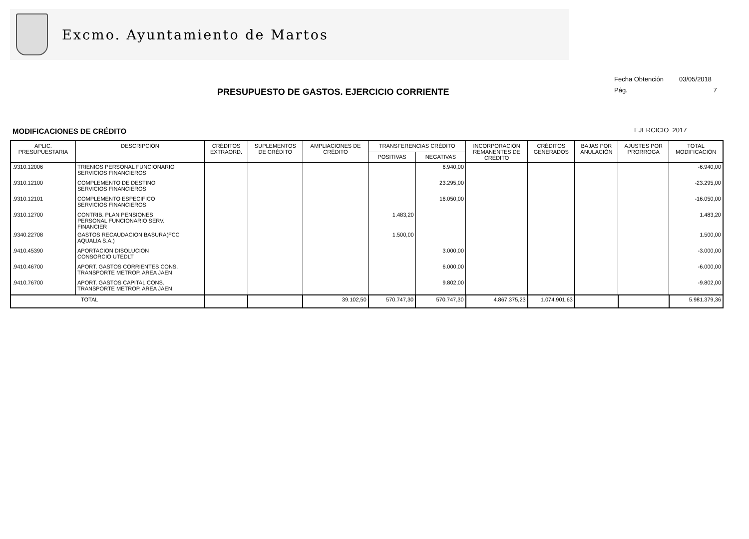Excmo. Ayuntamiento de Martos
Fecha Obtención 03/05/2018
Pág. 7
PRESUPUESTO DE GASTOS. EJERCICIO CORRIENTE
MODIFICACIONES DE CRÉDITO EJERCICIO 2017
| APLIC. PRESUPUESTARIA | DESCRIPCIÓN | CRÉDITOS EXTRAORD. | SUPLEMENTOS DE CRÉDITO | AMPLIACIONES DE CRÉDITO | TRANSFERENCIAS CRÉDITO | | INCORPORACIÓN REMANENTES DE CRÉDITO | CRÉDITOS GENERADOS | BAJAS POR ANULACIÓN | AJUSTES POR PRORROGA | TOTAL MODIFICACIÓN |
| --- | --- | --- | --- | --- | --- | --- | --- | --- | --- | --- | --- |
| | | | | | POSITIVAS | NEGATIVAS | | | | | |
| .9310.12006 | TRIENIOS PERSONAL FUNCIONARIO SERVICIOS FINANCIEROS | | | | | 6.940,00 | | | | | -6.940,00 |
| .9310.12100 | COMPLEMENTO DE DESTINO SERVICIOS FINANCIEROS | | | | | 23.295,00 | | | | | -23.295,00 |
| .9310.12101 | COMPLEMENTO ESPECIFICO SERVICIOS FINANCIEROS | | | | | 16.050,00 | | | | | -16.050,00 |
| .9310.12700 | CONTRIB. PLAN PENSIONES PERSONAL FUNCIONARIO SERV. FINANCIER | | | | 1.483,20 | | | | | | 1.483,20 |
| .9340.22708 | GASTOS RECAUDACION BASURA(FCC AQUALIA S.A.) | | | | 1.500,00 | | | | | | 1.500,00 |
| .9410.45390 | APORTACION DISOLUCION CONSORCIO UTEDLT | | | | | 3.000,00 | | | | | -3.000,00 |
| .9410.46700 | APORT. GASTOS CORRIENTES CONS. TRANSPORTE METROP. AREA JAEN | | | | | 6.000,00 | | | | | -6.000,00 |
| .9410.76700 | APORT. GASTOS CAPITAL CONS. TRANSPORTE METROP. AREA JAEN | | | | | 9.802,00 | | | | | -9.802,00 |
| TOTAL | | | | 39.102,50 | 570.747,30 | 570.747,30 | 4.867.375,23 | 1.074.901,63 | | | 5.981.379,36 |